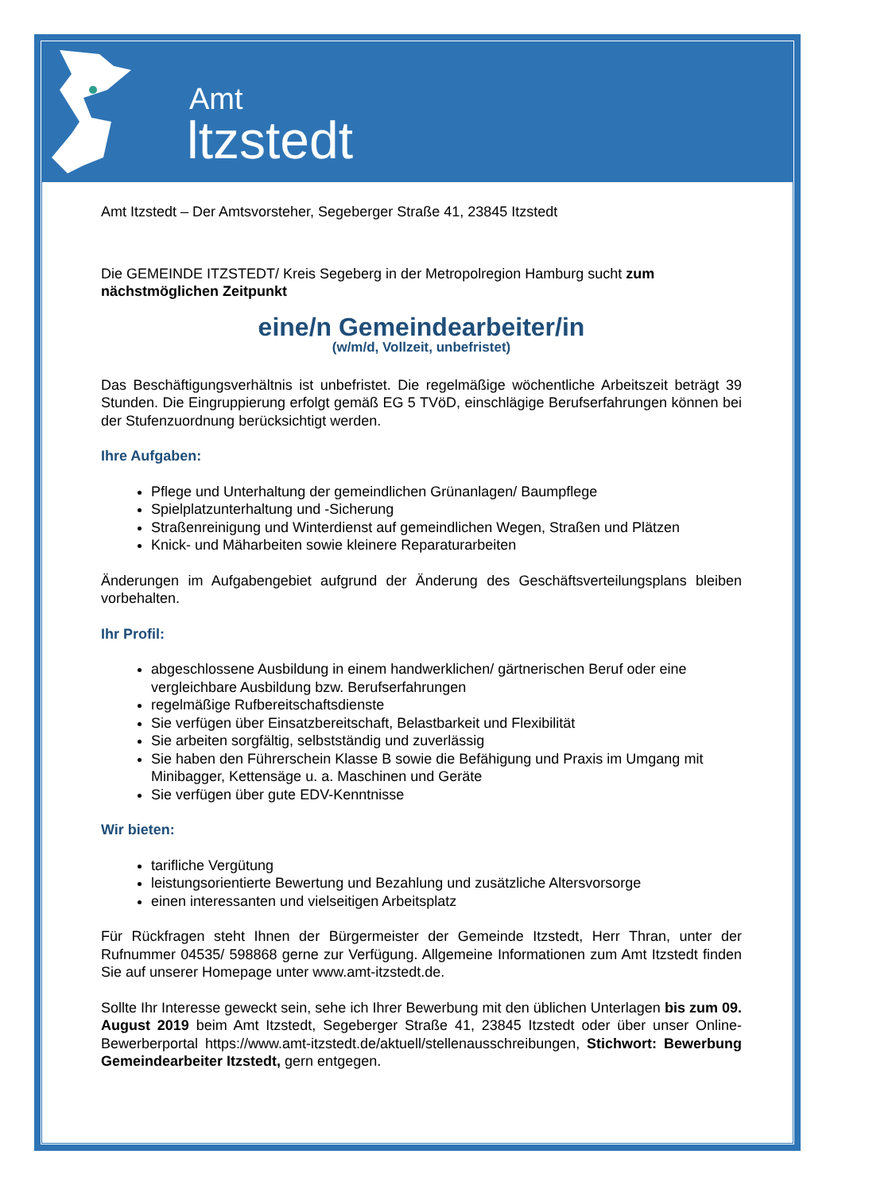Amt
ltzstedt
Amt Itzstedt – Der Amtsvorsteher, Segeberger Straße 41, 23845 Itzstedt
Die GEMEINDE ITZSTEDT/ Kreis Segeberg in der Metropolregion Hamburg sucht zum nächstmöglichen Zeitpunkt
eine/n Gemeindearbeiter/in
(w/m/d, Vollzeit, unbefristet)
Das Beschäftigungsverhältnis ist unbefristet. Die regelmäßige wöchentliche Arbeitszeit beträgt 39 Stunden. Die Eingruppierung erfolgt gemäß EG 5 TVöD, einschlägige Berufserfahrungen können bei der Stufenzuordnung berücksichtigt werden.
Ihre Aufgaben:
Pflege und Unterhaltung der gemeindlichen Grünanlagen/ Baumpflege
Spielplatzunterhaltung und -Sicherung
Straßenreinigung und Winterdienst auf gemeindlichen Wegen, Straßen und Plätzen
Knick- und Mäharbeiten sowie kleinere Reparaturarbeiten
Änderungen im Aufgabengebiet aufgrund der Änderung des Geschäftsverteilungsplans bleiben vorbehalten.
Ihr Profil:
abgeschlossene Ausbildung in einem handwerklichen/ gärtnerischen Beruf oder eine vergleichbare Ausbildung bzw. Berufserfahrungen
regelmäßige Rufbereitschaftsdienste
Sie verfügen über Einsatzbereitschaft, Belastbarkeit und Flexibilität
Sie arbeiten sorgfältig, selbstständig und zuverlässig
Sie haben den Führerschein Klasse B sowie die Befähigung und Praxis im Umgang mit Minibagger, Kettensäge u. a. Maschinen und Geräte
Sie verfügen über gute EDV-Kenntnisse
Wir bieten:
tarifliche Vergütung
leistungsorientierte Bewertung und Bezahlung und zusätzliche Altersvorsorge
einen interessanten und vielseitigen Arbeitsplatz
Für Rückfragen steht Ihnen der Bürgermeister der Gemeinde Itzstedt, Herr Thran, unter der Rufnummer 04535/ 598868 gerne zur Verfügung. Allgemeine Informationen zum Amt Itzstedt finden Sie auf unserer Homepage unter www.amt-itzstedt.de.
Sollte Ihr Interesse geweckt sein, sehe ich Ihrer Bewerbung mit den üblichen Unterlagen bis zum 09. August 2019 beim Amt Itzstedt, Segeberger Straße 41, 23845 Itzstedt oder über unser Online-Bewerberportal https://www.amt-itzstedt.de/aktuell/stellenausschreibungen, Stichwort: Bewerbung Gemeindearbeiter Itzstedt, gern entgegen.